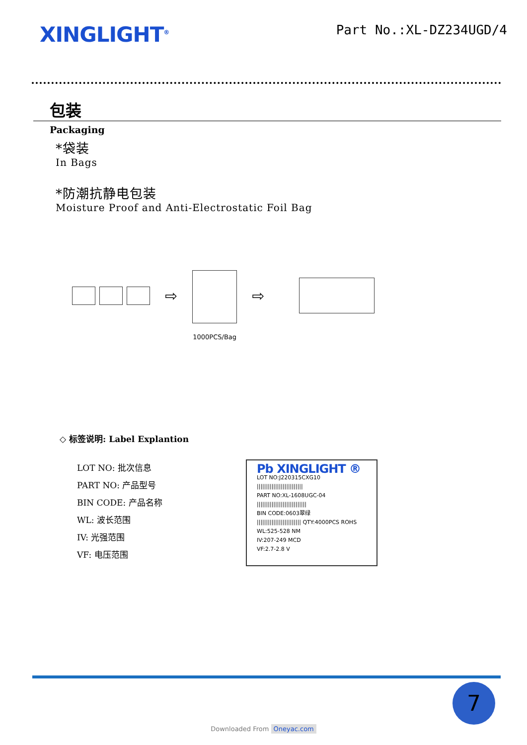XINGLIGHT<sup>®</sup>
Part No.:XL-DZ234UGD/4
包装
Packaging
*袋装
In Bags
*防潮抗静电包装
Moisture Proof and Anti-Electrostatic Foil Bag
⇨
1000PCS/Bag
⇨
◇ 标签说明: Label Explantion
LOT NO: 批次信息
PART NO: 产品型号
BIN CODE: 产品名称
WL: 波长范围
IV: 光强范围
VF: 电压范围
Pb XINGLIGHT ®
LOT NO:J220315CXG10
|||||||||||||||||||||||||
PART NO:XL-1608UGC-04
|||||||||||||||||||||||||||
BIN CODE:0603翠绿
|||||||||||||||||||||||| QTY:4000PCS ROHS
WL:525-528 NM
IV:207-249 MCD
VF:2.7-2.8 V
7
Downloaded From Oneyac.com